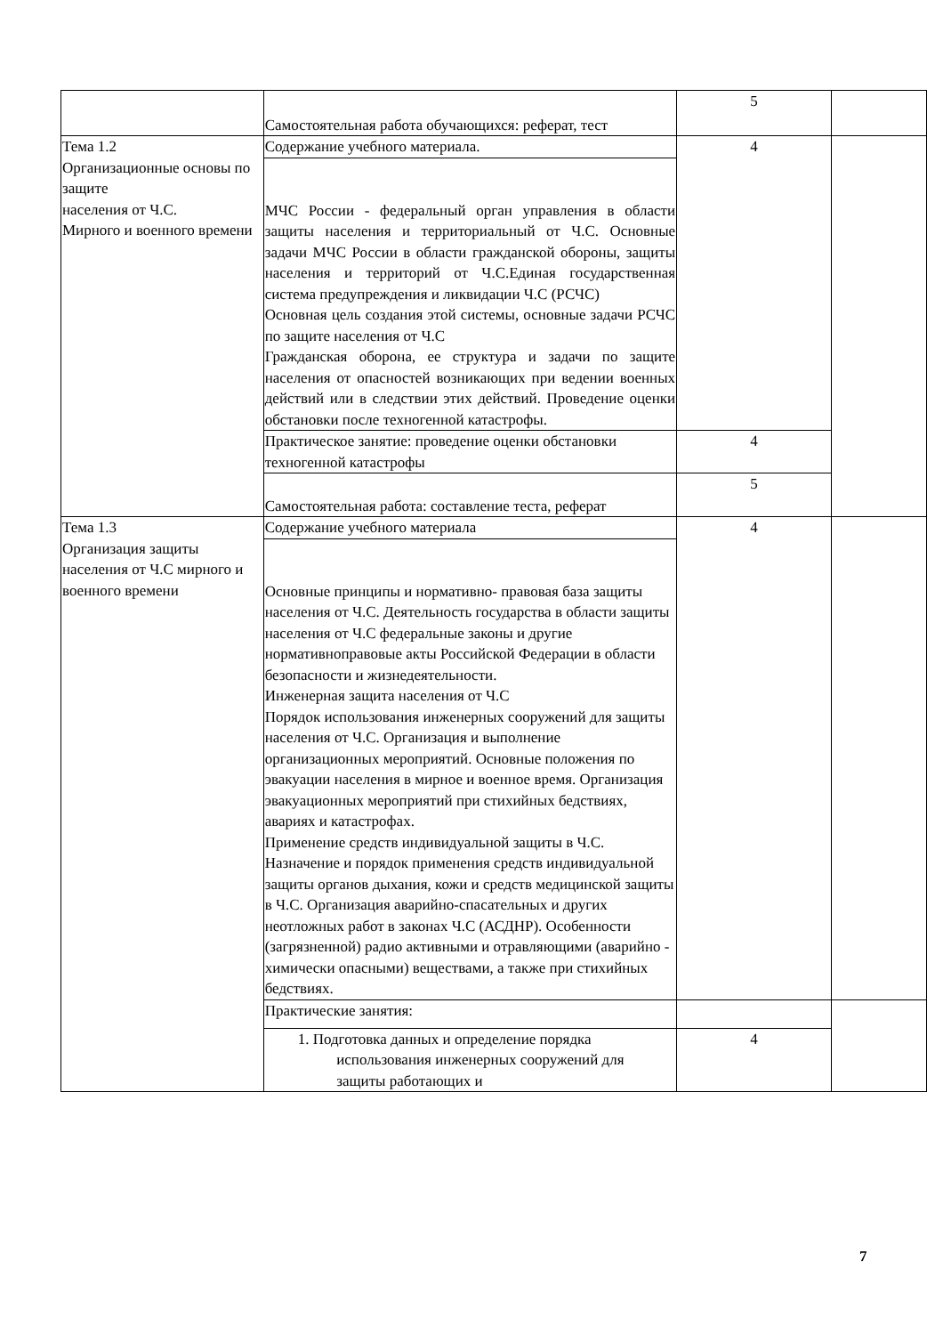| | Самостоятельная работа обучающихся: реферат, тест | 5 | |
| Тема 1.2 Организационные основы по защите населения от Ч.С. Мирного и военного времени | Содержание учебного материала. | 4 | |
| | МЧС России - федеральный орган управления в области защиты населения и территориальный от Ч.С. Основные задачи МЧС России в области гражданской обороны, защиты населения и территорий от Ч.С.Единая государственная система предупреждения и ликвидации Ч.С (РСЧС) Основная цель создания этой системы, основные задачи РСЧС по защите населения от Ч.С Гражданская оборона, ее структура и задачи по защите населения от опасностей возникающих при ведении военных действий или в следствии этих действий. Проведение оценки обстановки после техногенной катастрофы. | | |
| | Практическое занятие: проведение оценки обстановки техногенной катастрофы | 4 | |
| | Самостоятельная работа: составление теста, реферат | 5 | |
| Тема 1.3 Организация защиты населения от Ч.С мирного и военного времени | Содержание учебного материала | 4 | |
| | Основные принципы и нормативно- правовая база защиты населения от Ч.С. Деятельность государства в области защиты населения от Ч.С федеральные законы и другие нормативноправовые акты Российской Федерации в области безопасности и жизнедеятельности. Инженерная защита населения от Ч.С Порядок использования инженерных сооружений для защиты населения от Ч.С. Организация и выполнение организационных мероприятий. Основные положения по эвакуации населения в мирное и военное время. Организация эвакуационных мероприятий при стихийных бедствиях, авариях и катастрофах. Применение средств индивидуальной защиты в Ч.С. Назначение и порядок применения средств индивидуальной защиты органов дыхания, кожи и средств медицинской защиты в Ч.С. Организация аварийно-спасательных и других неотложных работ в законах Ч.С (АСДНР). Особенности (загрязненной) радио активными и отравляющими (аварийно - химически опасными) веществами, а также при стихийных бедствиях. | | |
| | Практические занятия: | | |
| | 1. Подготовка данных и определение порядка использования инженерных сооружений для защиты работающих и | 4 | |
7